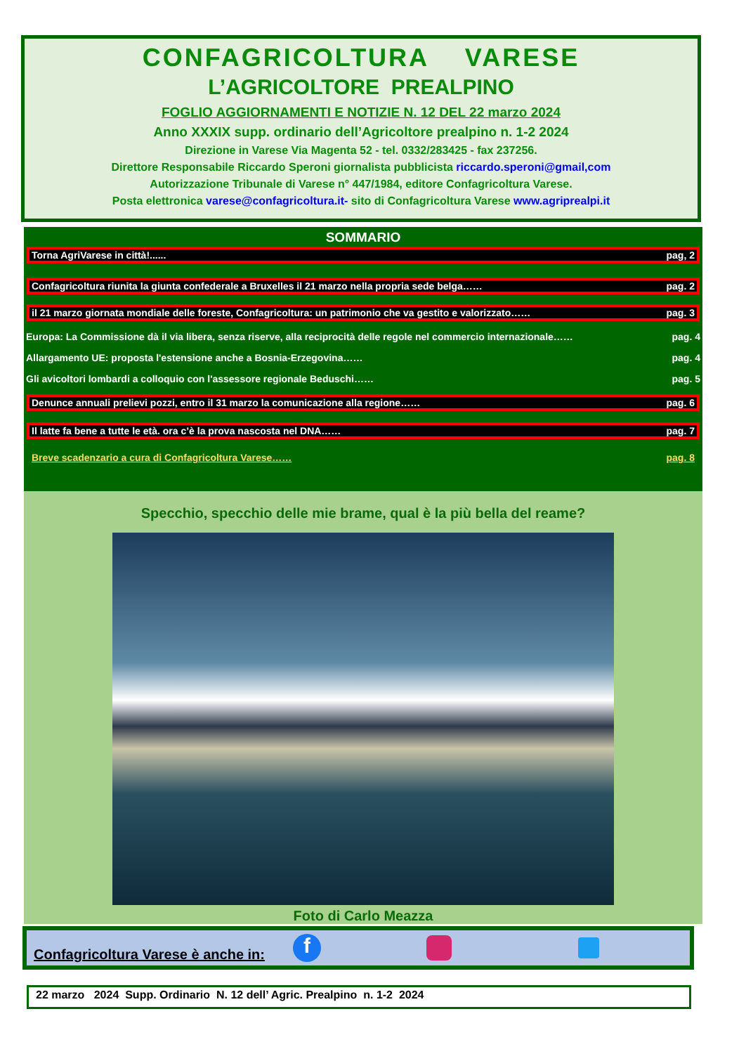CONFAGRICOLTURA VARESE
L’AGRICOLTORE PREALPINO
FOGLIO AGGIORNAMENTI E NOTIZIE N. 12 DEL 22 marzo 2024
Anno XXXIX supp. ordinario dell’Agricoltore prealpino n. 1-2 2024
Direzione in Varese Via Magenta 52 - tel. 0332/283425 - fax 237256.
Direttore Responsabile Riccardo Speroni giornalista pubblicista riccardo.speroni@gmail,com
Autorizzazione Tribunale di Varese n° 447/1984, editore Confagricoltura Varese.
Posta elettronica varese@confagricoltura.it- sito di Confagricoltura Varese www.agriprealpi.it
SOMMARIO
Torna AgriVarese in città!...... pag, 2
Confagricoltura riunita la giunta confederale a Bruxelles il 21 marzo nella propria sede belga…… pag. 2
il 21 marzo giornata mondiale delle foreste, Confagricoltura: un patrimonio che va gestito e valorizzato…… pag. 3
Europa: La Commissione dà il via libera, senza riserve, alla reciprocità delle regole nel commercio internazionale…… pag. 4
Allargamento UE: proposta l'estensione anche a Bosnia-Erzegovina…… pag. 4
Gli avicoltori lombardi a colloquio con l'assessore regionale Beduschi…… pag. 5
Denunce annuali prelievi pozzi, entro il 31 marzo la comunicazione alla regione…… pag. 6
Il latte fa bene a tutte le età. ora c’è la prova nascosta nel DNA…… pag. 7
Breve scadenzario a cura di Confagricoltura Varese…… pag. 8
Specchio, specchio delle mie brame, qual è la più bella del reame?
Foto di Carlo Meazza
Confagricoltura Varese è anche in: f
22 marzo 2024 Supp. Ordinario N. 12 dell’ Agric. Prealpino n. 1-2 2024